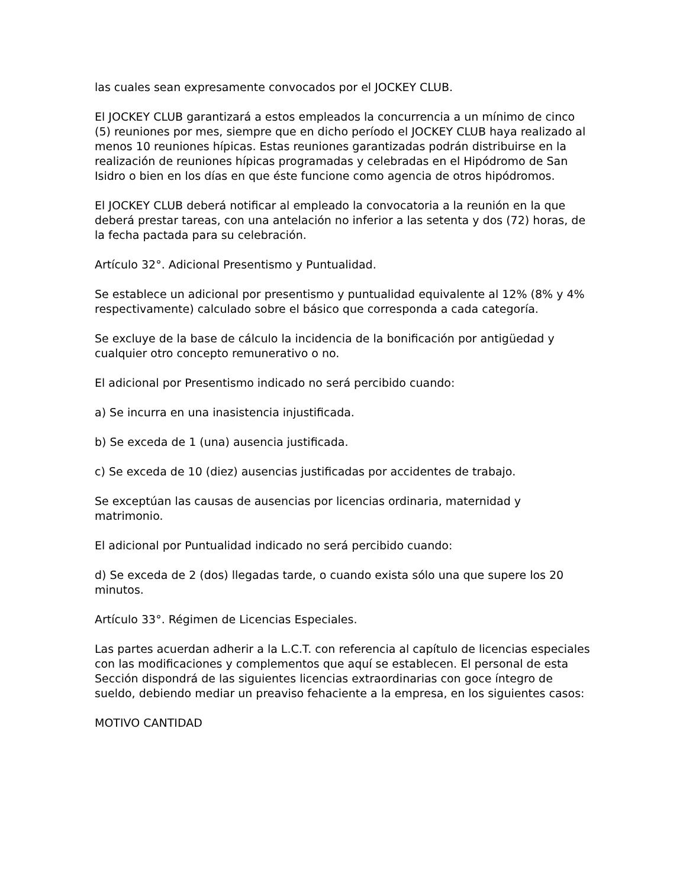las cuales sean expresamente convocados por el JOCKEY CLUB.
El JOCKEY CLUB garantizará a estos empleados la concurrencia a un mínimo de cinco (5) reuniones por mes, siempre que en dicho período el JOCKEY CLUB haya realizado al menos 10 reuniones hípicas. Estas reuniones garantizadas podrán distribuirse en la realización de reuniones hípicas programadas y celebradas en el Hipódromo de San Isidro o bien en los días en que éste funcione como agencia de otros hipódromos.
El JOCKEY CLUB deberá notificar al empleado la convocatoria a la reunión en la que deberá prestar tareas, con una antelación no inferior a las setenta y dos (72) horas, de la fecha pactada para su celebración.
Artículo 32°. Adicional Presentismo y Puntualidad.
Se establece un adicional por presentismo y puntualidad equivalente al 12% (8% y 4% respectivamente) calculado sobre el básico que corresponda a cada categoría.
Se excluye de la base de cálculo la incidencia de la bonificación por antigüedad y cualquier otro concepto remunerativo o no.
El adicional por Presentismo indicado no será percibido cuando:
a) Se incurra en una inasistencia injustificada.
b) Se exceda de 1 (una) ausencia justificada.
c) Se exceda de 10 (diez) ausencias justificadas por accidentes de trabajo.
Se exceptúan las causas de ausencias por licencias ordinaria, maternidad y matrimonio.
El adicional por Puntualidad indicado no será percibido cuando:
d) Se exceda de 2 (dos) llegadas tarde, o cuando exista sólo una que supere los 20 minutos.
Artículo 33°. Régimen de Licencias Especiales.
Las partes acuerdan adherir a la L.C.T. con referencia al capítulo de licencias especiales con las modificaciones y complementos que aquí se establecen. El personal de esta Sección dispondrá de las siguientes licencias extraordinarias con goce íntegro de sueldo, debiendo mediar un preaviso fehaciente a la empresa, en los siguientes casos:
MOTIVO CANTIDAD